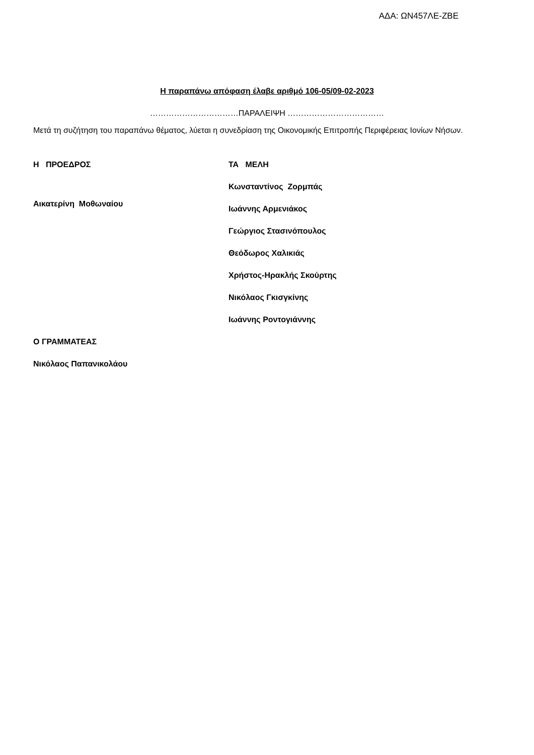ΑΔΑ: ΩΝ457ΛΕ-ΖΒΕ
Η παραπάνω απόφαση έλαβε αριθμό 106-05/09-02-2023
……………………………ΠΑΡΑΛΕΙΨΗ ………………………………
Μετά τη συζήτηση του παραπάνω θέματος, λύεται η συνεδρίαση της Οικονομικής Επιτροπής Περιφέρειας Ιονίων Νήσων.
Η ΠΡΟΕΔΡΟΣ
Αικατερίνη Μοθωναίου
ΤΑ ΜΕΛΗ
Κωνσταντίνος Ζορμπάς
Ιωάννης Αρμενιάκος
Γεώργιος Στασινόπουλος
Θεόδωρος Χαλικιάς
Χρήστος-Ηρακλής Σκούρτης
Νικόλαος Γκισγκίνης
Ιωάννης Ροντογιάννης
Ο ΓΡΑΜΜΑΤΕΑΣ
Νικόλαος Παπανικολάου